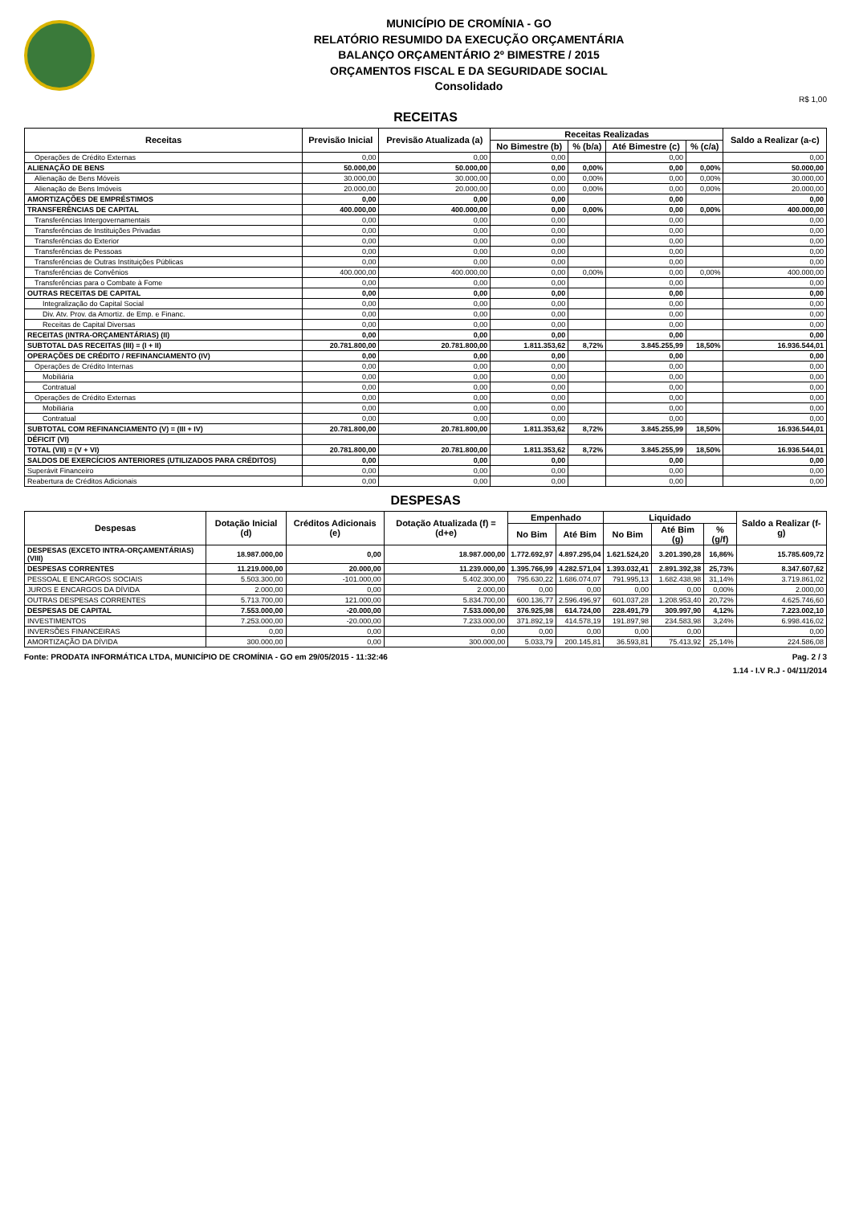MUNICÍPIO DE CROMÍNIA - GO
RELATÓRIO RESUMIDO DA EXECUÇÃO ORÇAMENTÁRIA
BALANÇO ORÇAMENTÁRIO 2º BIMESTRE / 2015
ORÇAMENTOS FISCAL E DA SEGURIDADE SOCIAL
Consolidado
R$ 1,00
RECEITAS
| Receitas | Previsão Inicial | Previsão Atualizada (a) | Receitas Realizadas | | | | Saldo a Realizar (a-c) |
| --- | --- | --- | --- | --- | --- | --- | --- |
| | | | No Bimestre (b) | % (b/a) | Até Bimestre (c) | % (c/a) | |
| Operações de Crédito Externas | 0,00 | 0,00 | 0,00 | | 0,00 | | 0,00 |
| ALIENAÇÃO DE BENS | 50.000,00 | 50.000,00 | 0,00 | 0,00% | 0,00 | 0,00% | 50.000,00 |
| Alienação de Bens Móveis | 30.000,00 | 30.000,00 | 0,00 | 0,00% | 0,00 | 0,00% | 30.000,00 |
| Alienação de Bens Imóveis | 20.000,00 | 20.000,00 | 0,00 | 0,00% | 0,00 | 0,00% | 20.000,00 |
| AMORTIZAÇÕES DE EMPRÉSTIMOS | 0,00 | 0,00 | 0,00 | | 0,00 | | 0,00 |
| TRANSFERÊNCIAS DE CAPITAL | 400.000,00 | 400.000,00 | 0,00 | 0,00% | 0,00 | 0,00% | 400.000,00 |
| Transferências Intergovernamentais | 0,00 | 0,00 | 0,00 | | 0,00 | | 0,00 |
| Transferências de Instituições Privadas | 0,00 | 0,00 | 0,00 | | 0,00 | | 0,00 |
| Transferências do Exterior | 0,00 | 0,00 | 0,00 | | 0,00 | | 0,00 |
| Transferências de Pessoas | 0,00 | 0,00 | 0,00 | | 0,00 | | 0,00 |
| Transferências de Outras Instituições Públicas | 0,00 | 0,00 | 0,00 | | 0,00 | | 0,00 |
| Transferências de Convênios | 400.000,00 | 400.000,00 | 0,00 | 0,00% | 0,00 | 0,00% | 400.000,00 |
| Transferências para o Combate à Fome | 0,00 | 0,00 | 0,00 | | 0,00 | | 0,00 |
| OUTRAS RECEITAS DE CAPITAL | 0,00 | 0,00 | 0,00 | | 0,00 | | 0,00 |
| Integralização do Capital Social | 0,00 | 0,00 | 0,00 | | 0,00 | | 0,00 |
| Div. Atv. Prov. da Amortiz. de Emp. e Financ. | 0,00 | 0,00 | 0,00 | | 0,00 | | 0,00 |
| Receitas de Capital Diversas | 0,00 | 0,00 | 0,00 | | 0,00 | | 0,00 |
| RECEITAS (INTRA-ORÇAMENTÁRIAS) (II) | 0,00 | 0,00 | 0,00 | | 0,00 | | 0,00 |
| SUBTOTAL DAS RECEITAS (III) = (I + II) | 20.781.800,00 | 20.781.800,00 | 1.811.353,62 | 8,72% | 3.845.255,99 | 18,50% | 16.936.544,01 |
| OPERAÇÕES DE CRÉDITO / REFINANCIAMENTO (IV) | 0,00 | 0,00 | 0,00 | | 0,00 | | 0,00 |
| Operações de Crédito Internas | 0,00 | 0,00 | 0,00 | | 0,00 | | 0,00 |
| Mobiliária | 0,00 | 0,00 | 0,00 | | 0,00 | | 0,00 |
| Contratual | 0,00 | 0,00 | 0,00 | | 0,00 | | 0,00 |
| Operações de Crédito Externas | 0,00 | 0,00 | 0,00 | | 0,00 | | 0,00 |
| Mobiliária | 0,00 | 0,00 | 0,00 | | 0,00 | | 0,00 |
| Contratual | 0,00 | 0,00 | 0,00 | | 0,00 | | 0,00 |
| SUBTOTAL COM REFINANCIAMENTO (V) = (III + IV) | 20.781.800,00 | 20.781.800,00 | 1.811.353,62 | 8,72% | 3.845.255,99 | 18,50% | 16.936.544,01 |
| DÉFICIT (VI) | | | | | | | |
| TOTAL (VII) = (V + VI) | 20.781.800,00 | 20.781.800,00 | 1.811.353,62 | 8,72% | 3.845.255,99 | 18,50% | 16.936.544,01 |
| SALDOS DE EXERCÍCIOS ANTERIORES (UTILIZADOS PARA CRÉDITOS) | 0,00 | 0,00 | 0,00 | | 0,00 | | 0,00 |
| Superávit Financeiro | 0,00 | 0,00 | 0,00 | | 0,00 | | 0,00 |
| Reabertura de Créditos Adicionais | 0,00 | 0,00 | 0,00 | | 0,00 | | 0,00 |
DESPESAS
| Despesas | Dotação Inicial (d) | Créditos Adicionais (e) | Dotação Atualizada (f) = (d+e) | Empenhado | | Liquidado | | | Saldo a Realizar (f-g) |
| --- | --- | --- | --- | --- | --- | --- | --- | --- | --- |
| | | | | No Bim | Até Bim | No Bim | Até Bim (g) | % (g/f) | |
| DESPESAS (EXCETO INTRA-ORÇAMENTÁRIAS) (VIII) | 18.987.000,00 | 0,00 | 18.987.000,00 | 1.772.692,97 | 4.897.295,04 | 1.621.524,20 | 3.201.390,28 | 16,86% | 15.785.609,72 |
| DESPESAS CORRENTES | 11.219.000,00 | 20.000,00 | 11.239.000,00 | 1.395.766,99 | 4.282.571,04 | 1.393.032,41 | 2.891.392,38 | 25,73% | 8.347.607,62 |
| PESSOAL E ENCARGOS SOCIAIS | 5.503.300,00 | -101.000,00 | 5.402.300,00 | 795.630,22 | 1.686.074,07 | 791.995,13 | 1.682.438,98 | 31,14% | 3.719.861,02 |
| JUROS E ENCARGOS DA DÍVIDA | 2.000,00 | 0,00 | 2.000,00 | 0,00 | 0,00 | 0,00 | 0,00 | 0,00% | 2.000,00 |
| OUTRAS DESPESAS CORRENTES | 5.713.700,00 | 121.000,00 | 5.834.700,00 | 600.136,77 | 2.596.496,97 | 601.037,28 | 1.208.953,40 | 20,72% | 4.625.746,60 |
| DESPESAS DE CAPITAL | 7.553.000,00 | -20.000,00 | 7.533.000,00 | 376.925,98 | 614.724,00 | 228.491,79 | 309.997,90 | 4,12% | 7.223.002,10 |
| INVESTIMENTOS | 7.253.000,00 | -20.000,00 | 7.233.000,00 | 371.892,19 | 414.578,19 | 191.897,98 | 234.583,98 | 3,24% | 6.998.416,02 |
| INVERSÕES FINANCEIRAS | 0,00 | 0,00 | 0,00 | 0,00 | 0,00 | 0,00 | 0,00 | | 0,00 |
| AMORTIZAÇÃO DA DÍVIDA | 300.000,00 | 0,00 | 300.000,00 | 5.033,79 | 200.145,81 | 36.593,81 | 75.413,92 | 25,14% | 224.586,08 |
Fonte: PRODATA INFORMÁTICA LTDA, MUNICÍPIO DE CROMÍNIA - GO em 29/05/2015 - 11:32:46 Pag. 2 / 3
1.14 - I.V R.J - 04/11/2014